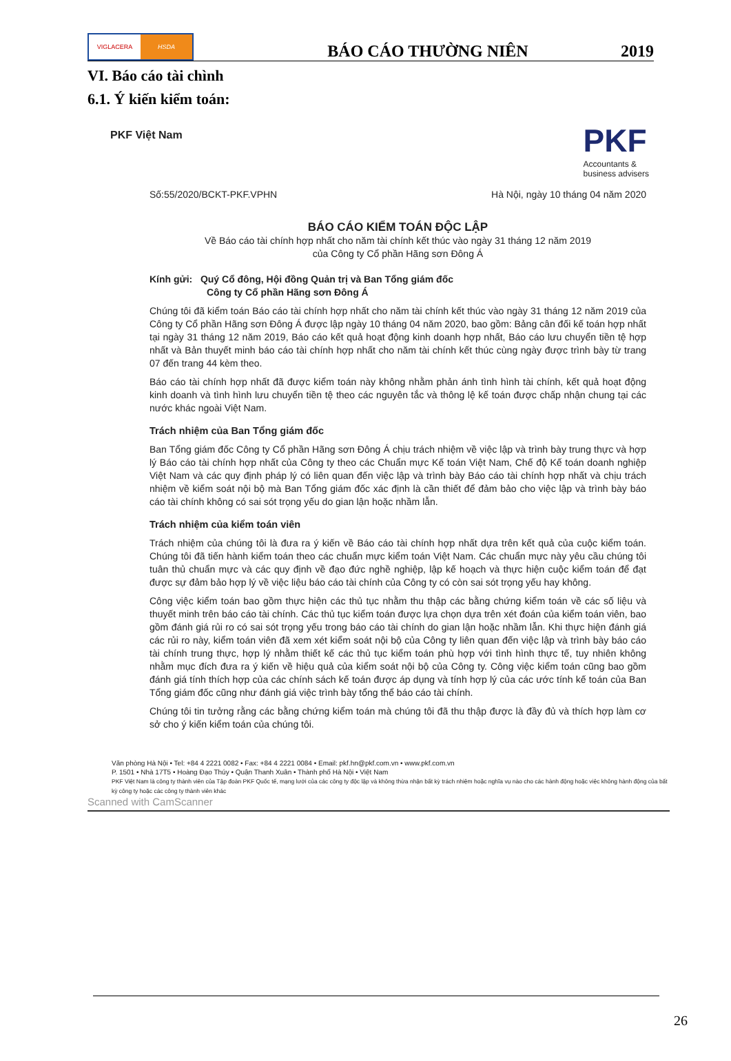VIGLACERA HSDA
BÁO CÁO THƯỜNG NIÊN
2019
VI. Báo cáo tài chình
6.1. Ý kiến kiểm toán:
PKF Việt Nam
PKF
Accountants &
business advisers
Số:55/2020/BCKT-PKF.VPHN Hà Nội, ngày 10 tháng 04 năm 2020
BÁO CÁO KIỂM TOÁN ĐỘC LẬP
Về Báo cáo tài chính hợp nhất cho năm tài chính kết thúc vào ngày 31 tháng 12 năm 2019
của Công ty Cổ phần Hãng sơn Đông Á
Kính gửi: Quý Cổ đông, Hội đồng Quản trị và Ban Tổng giám đốc
Công ty Cổ phần Hãng sơn Đông Á
Chúng tôi đã kiểm toán Báo cáo tài chính hợp nhất cho năm tài chính kết thúc vào ngày 31 tháng 12 năm 2019 của Công ty Cổ phần Hãng sơn Đông Á được lập ngày 10 tháng 04 năm 2020, bao gồm: Bảng cân đối kế toán hợp nhất tại ngày 31 tháng 12 năm 2019, Báo cáo kết quả hoạt động kinh doanh hợp nhất, Báo cáo lưu chuyển tiền tệ hợp nhất và Bản thuyết minh báo cáo tài chính hợp nhất cho năm tài chính kết thúc cùng ngày được trình bày từ trang 07 đến trang 44 kèm theo.
Báo cáo tài chính hợp nhất đã được kiểm toán này không nhằm phản ánh tình hình tài chính, kết quả hoạt động kinh doanh và tình hình lưu chuyển tiền tệ theo các nguyên tắc và thông lệ kế toán được chấp nhận chung tại các nước khác ngoài Việt Nam.
Trách nhiệm của Ban Tổng giám đốc
Ban Tổng giám đốc Công ty Cổ phần Hãng sơn Đông Á chịu trách nhiệm về việc lập và trình bày trung thực và hợp lý Báo cáo tài chính hợp nhất của Công ty theo các Chuẩn mực Kế toán Việt Nam, Chế độ Kế toán doanh nghiệp Việt Nam và các quy định pháp lý có liên quan đến việc lập và trình bày Báo cáo tài chính hợp nhất và chịu trách nhiệm về kiểm soát nội bộ mà Ban Tổng giám đốc xác định là cần thiết để đảm bảo cho việc lập và trình bày báo cáo tài chính không có sai sót trọng yếu do gian lận hoặc nhầm lẫn.
Trách nhiệm của kiểm toán viên
Trách nhiệm của chúng tôi là đưa ra ý kiến về Báo cáo tài chính hợp nhất dựa trên kết quả của cuộc kiểm toán. Chúng tôi đã tiến hành kiểm toán theo các chuẩn mực kiểm toán Việt Nam. Các chuẩn mực này yêu cầu chúng tôi tuân thủ chuẩn mực và các quy định về đạo đức nghề nghiệp, lập kế hoạch và thực hiện cuộc kiểm toán để đạt được sự đảm bảo hợp lý về việc liệu báo cáo tài chính của Công ty có còn sai sót trọng yếu hay không.
Công việc kiểm toán bao gồm thực hiện các thủ tục nhằm thu thập các bằng chứng kiểm toán về các số liệu và thuyết minh trên báo cáo tài chính. Các thủ tục kiểm toán được lựa chọn dựa trên xét đoán của kiểm toán viên, bao gồm đánh giá rủi ro có sai sót trọng yếu trong báo cáo tài chính do gian lận hoặc nhầm lẫn. Khi thực hiện đánh giá các rủi ro này, kiểm toán viên đã xem xét kiểm soát nội bộ của Công ty liên quan đến việc lập và trình bày báo cáo tài chính trung thực, hợp lý nhằm thiết kế các thủ tục kiểm toán phù hợp với tình hình thực tế, tuy nhiên không nhằm mục đích đưa ra ý kiến về hiệu quả của kiểm soát nội bộ của Công ty. Công việc kiểm toán cũng bao gồm đánh giá tính thích hợp của các chính sách kế toán được áp dụng và tính hợp lý của các ước tính kế toán của Ban Tổng giám đốc cũng như đánh giá việc trình bày tổng thể báo cáo tài chính.
Chúng tôi tin tưởng rằng các bằng chứng kiểm toán mà chúng tôi đã thu thập được là đầy đủ và thích hợp làm cơ sở cho ý kiến kiểm toán của chúng tôi.
Văn phòng Hà Nội • Tel: +84 4 2221 0082 • Fax: +84 4 2221 0084 • Email: pkf.hn@pkf.com.vn • www.pkf.com.vn
P. 1501 • Nhà 17T5 • Hoàng Đạo Thúy • Quận Thanh Xuân • Thành phố Hà Nội • Việt Nam
PKF Việt Nam là công ty thành viên của Tập đoàn PKF Quốc tế, mạng lưới của các công ty độc lập và không thừa nhận bất kỳ trách nhiệm hoặc nghĩa vụ nào cho các hành động hoặc việc không hành động của bất kỳ công ty hoặc các công ty thành viên khác
Scanned with CamScanner
26